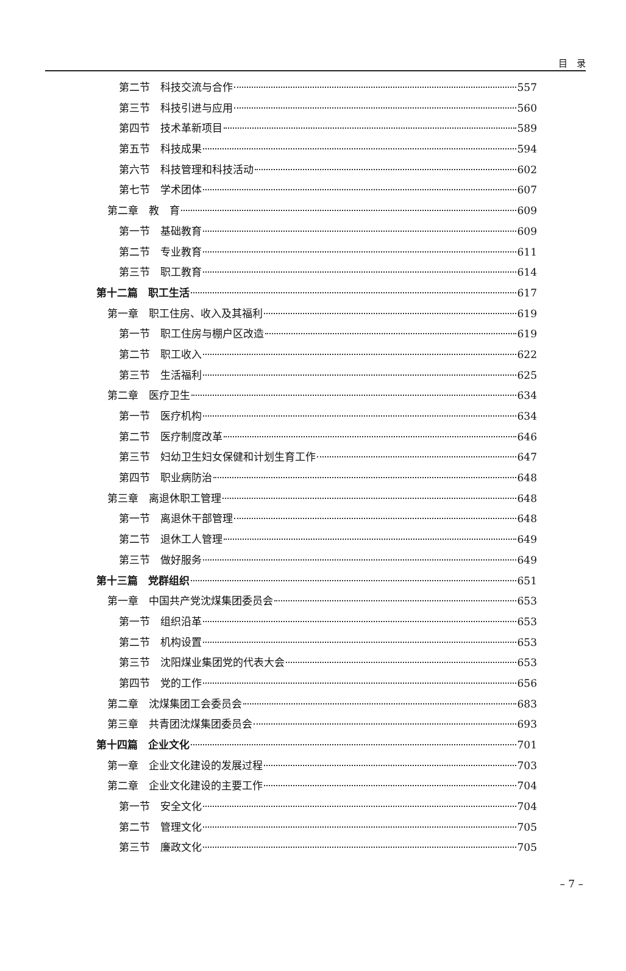目　录
第二节　科技交流与合作 557
第三节　科技引进与应用 560
第四节　技术革新项目 589
第五节　科技成果 594
第六节　科技管理和科技活动 602
第七节　学术团体 607
第二章　教　育 609
第一节　基础教育 609
第二节　专业教育 611
第三节　职工教育 614
第十二篇　职工生活 617
第一章　职工住房、收入及其福利 619
第一节　职工住房与棚户区改造 619
第二节　职工收入 622
第三节　生活福利 625
第二章　医疗卫生 634
第一节　医疗机构 634
第二节　医疗制度改革 646
第三节　妇幼卫生妇女保健和计划生育工作 647
第四节　职业病防治 648
第三章　离退休职工管理 648
第一节　离退休干部管理 648
第二节　退休工人管理 649
第三节　做好服务 649
第十三篇　党群组织 651
第一章　中国共产党沈煤集团委员会 653
第一节　组织沿革 653
第二节　机构设置 653
第三节　沈阳煤业集团党的代表大会 653
第四节　党的工作 656
第二章　沈煤集团工会委员会 683
第三章　共青团沈煤集团委员会 693
第十四篇　企业文化 701
第一章　企业文化建设的发展过程 703
第二章　企业文化建设的主要工作 704
第一节　安全文化 704
第二节　管理文化 705
第三节　廉政文化 705
– 7 –